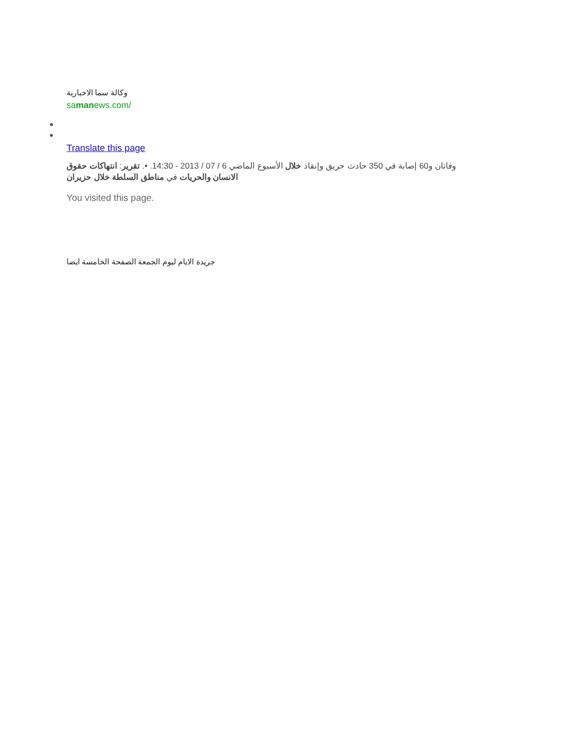وكالة سما الاخبارية
samanews.com/
Translate this page
وفاتان و60 إصابة في 350 حادث حريق وإنقاذ خلال الأسبوع الماضي 6 / 07 / 2013 - 14:30. •. تقرير: انتهاكات حقوق الانسان والحريات في مناطق السلطة خلال حزيران
You visited this page.
جريدة الايام ليوم الجمعة الصفحة الخامسة ايضا